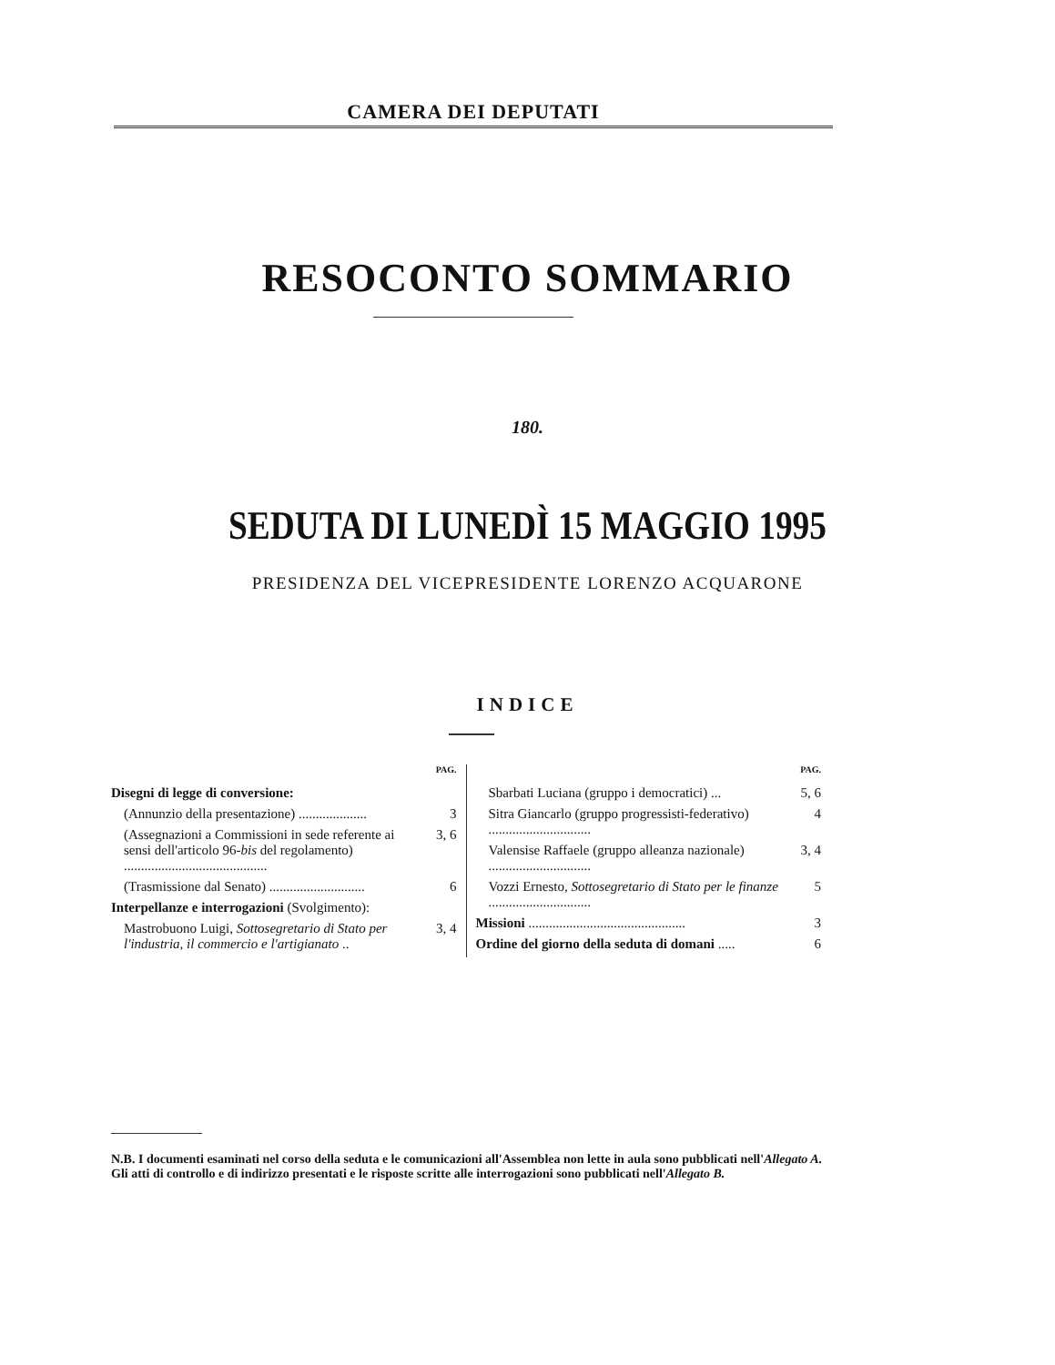CAMERA DEI DEPUTATI
RESOCONTO SOMMARIO
180.
SEDUTA DI LUNEDÌ 15 MAGGIO 1995
PRESIDENZA DEL VICEPRESIDENTE LORENZO ACQUARONE
INDICE
PAG.
Disegni di legge di conversione:
(Annunzio della presentazione) .................... 3
(Assegnazioni a Commissioni in sede referente ai sensi dell'articolo 96-bis del regolamento) .......................................... 3, 6
(Trasmissione dal Senato) ............................ 6
Interpellanze e interrogazioni (Svolgimento):
Mastrobuono Luigi, Sottosegretario di Stato per l'industria, il commercio e l'artigianato .. 3, 4
PAG.
Sbarbati Luciana (gruppo i democratici) ... 5, 6
Sitra Giancarlo (gruppo progressisti-federativo) .............................. 4
Valensise Raffaele (gruppo alleanza nazionale) .............................. 3, 4
Vozzi Ernesto, Sottosegretario di Stato per le finanze .............................. 5
Missioni .............................................. 3
Ordine del giorno della seduta di domani ..... 6
N.B. I documenti esaminati nel corso della seduta e le comunicazioni all'Assemblea non lette in aula sono pubblicati nell'Allegato A.
Gli atti di controllo e di indirizzo presentati e le risposte scritte alle interrogazioni sono pubblicati nell'Allegato B.